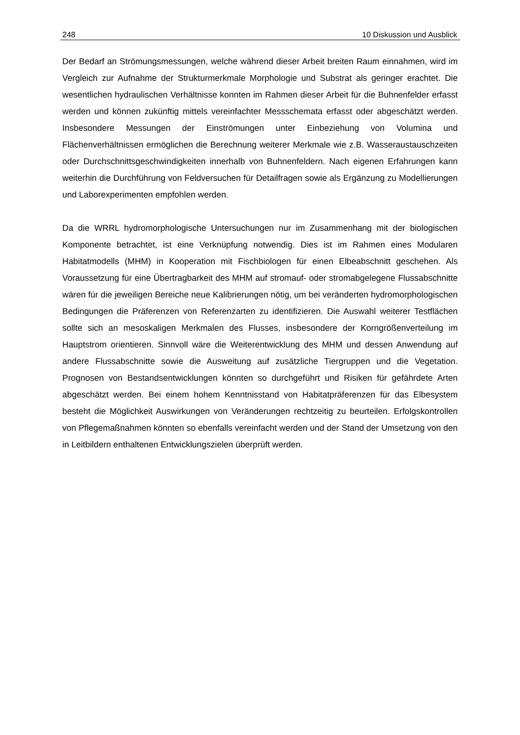248 10 Diskussion und Ausblick
Der Bedarf an Strömungsmessungen, welche während dieser Arbeit breiten Raum einnahmen, wird im Vergleich zur Aufnahme der Strukturmerkmale Morphologie und Substrat als geringer erachtet. Die wesentlichen hydraulischen Verhältnisse konnten im Rahmen dieser Arbeit für die Buhnenfelder erfasst werden und können zukünftig mittels vereinfachter Messschemata erfasst oder abgeschätzt werden. Insbesondere Messungen der Einströmungen unter Einbeziehung von Volumina und Flächenverhältnissen ermöglichen die Berechnung weiterer Merkmale wie z.B. Wasseraustauschzeiten oder Durchschnittsgeschwindigkeiten innerhalb von Buhnenfeldern. Nach eigenen Erfahrungen kann weiterhin die Durchführung von Feldversuchen für Detailfragen sowie als Ergänzung zu Modellierungen und Laborexperimenten empfohlen werden.
Da die WRRL hydromorphologische Untersuchungen nur im Zusammenhang mit der biologischen Komponente betrachtet, ist eine Verknüpfung notwendig. Dies ist im Rahmen eines Modularen Habitatmodells (MHM) in Kooperation mit Fischbiologen für einen Elbeabschnitt geschehen. Als Voraussetzung für eine Übertragbarkeit des MHM auf stromauf- oder stromabgelegene Flussabschnitte wären für die jeweiligen Bereiche neue Kalibrierungen nötig, um bei veränderten hydromorphologischen Bedingungen die Präferenzen von Referenzarten zu identifizieren. Die Auswahl weiterer Testflächen sollte sich an mesoskaligen Merkmalen des Flusses, insbesondere der Korngrößenverteilung im Hauptstrom orientieren. Sinnvoll wäre die Weiterentwicklung des MHM und dessen Anwendung auf andere Flussabschnitte sowie die Ausweitung auf zusätzliche Tiergruppen und die Vegetation. Prognosen von Bestandsentwicklungen könnten so durchgeführt und Risiken für gefährdete Arten abgeschätzt werden. Bei einem hohem Kenntnisstand von Habitatpräferenzen für das Elbesystem besteht die Möglichkeit Auswirkungen von Veränderungen rechtzeitig zu beurteilen. Erfolgskontrollen von Pflegemaßnahmen könnten so ebenfalls vereinfacht werden und der Stand der Umsetzung von den in Leitbildern enthaltenen Entwicklungszielen überprüft werden.